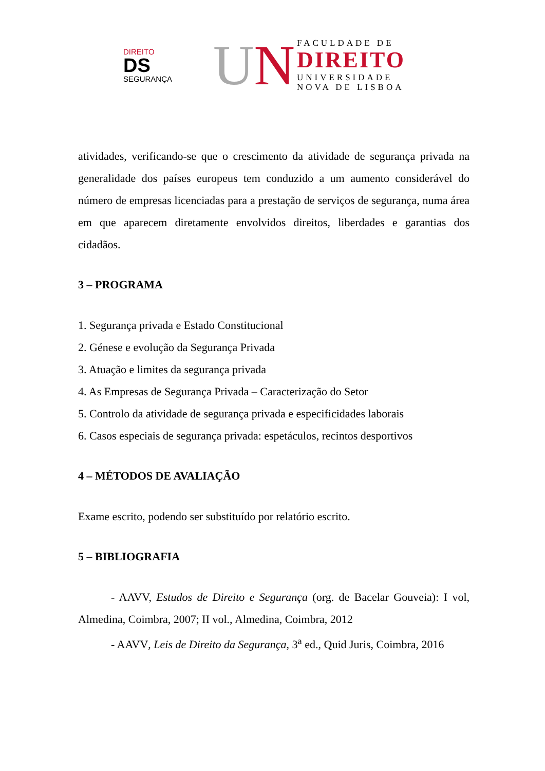DIREITO
DS
SEGURANÇA
UN
FACULDADE DE
DIREITO
UNIVERSIDADE
NOVA DE LISBOA
atividades, verificando-se que o crescimento da atividade de segurança privada na generalidade dos países europeus tem conduzido a um aumento considerável do número de empresas licenciadas para a prestação de serviços de segurança, numa área em que aparecem diretamente envolvidos direitos, liberdades e garantias dos cidadãos.
3 – PROGRAMA
1. Segurança privada e Estado Constitucional
2. Génese e evolução da Segurança Privada
3. Atuação e limites da segurança privada
4. As Empresas de Segurança Privada – Caracterização do Setor
5. Controlo da atividade de segurança privada e especificidades laborais
6. Casos especiais de segurança privada: espetáculos, recintos desportivos
4 – MÉTODOS DE AVALIAÇÃO
Exame escrito, podendo ser substituído por relatório escrito.
5 – BIBLIOGRAFIA
- AAVV, Estudos de Direito e Segurança (org. de Bacelar Gouveia): I vol, Almedina, Coimbra, 2007; II vol., Almedina, Coimbra, 2012
- AAVV, Leis de Direito da Segurança, 3<sup>a</sup> ed., Quid Juris, Coimbra, 2016